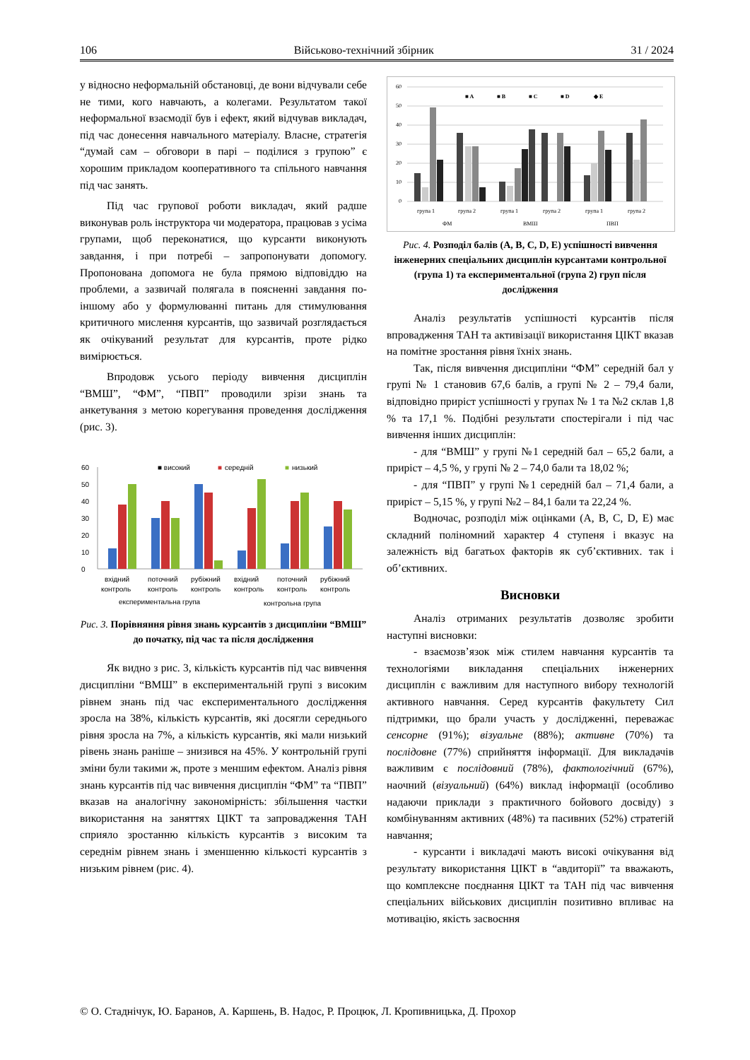106 Військово-технічний збірник 31 / 2024
у відносно неформальній обстановці, де вони відчували себе не тими, кого навчають, а колегами. Результатом такої неформальної взаємодії був і ефект, який відчував викладач, під час донесення навчального матеріалу. Власне, стратегія “думай сам – обговори в парі – поділися з групою” є хорошим прикладом кооперативного та спільного навчання під час занять.
Під час групової роботи викладач, який радше виконував роль інструктора чи модератора, працював з усіма групами, щоб переконатися, що курсанти виконують завдання, і при потребі – запропонувати допомогу. Пропонована допомога не була прямою відповіддю на проблеми, а зазвичай полягала в поясненні завдання по-іншому або у формулюванні питань для стимулювання критичного мислення курсантів, що зазвичай розглядається як очікуваний результат для курсантів, проте рідко вимірюється.
Впродовж усього періоду вивчення дисциплін “ВМШ”, “ФМ”, “ПВП” проводили зрізи знань та анкетування з метою корегування проведення дослідження (рис. 3).
■ високий
■
середній
■
низький
60
50
40
30
20
10
0
вхідний
поточний
рубіжний
вхідний
поточний
рубіжний
контроль
контроль
контроль
контроль
контроль
контроль
експериментальна група
контрольна група
Рис. 3. Порівняння рівня знань курсантів з дисципліни “ВМШ” до початку, під час та після дослідження
Як видно з рис. 3, кількість курсантів під час вивчення дисципліни “ВМШ” в експериментальній групі з високим рівнем знань під час експериментального дослідження зросла на 38%, кількість курсантів, які досягли середнього рівня зросла на 7%, а кількість курсантів, які мали низький рівень знань раніше – знизився на 45%. У контрольній групі зміни були такими ж, проте з меншим ефектом. Аналіз рівня знань курсантів під час вивчення дисциплін “ФМ” та “ПВП” вказав на аналогічну закономірність: збільшення частки використання на заняттях ЦІКТ та запровадження ТАН сприяло зростанню кількість курсантів з високим та середнім рівнем знань і зменшенню кількості курсантів з низьким рівнем (рис. 4).
■ A
■ B
■ C
■ D
◆ E
60
50
40
30
20
10
0
група 1
група 2
група 1
група 2
група 1
група 2
ФМ
ВМШ
ПВП
Рис. 4. Розподіл балів (A, B, C, D, E) успішності вивчення інженерних спеціальних дисциплін курсантами контрольної (група 1) та експериментальної (група 2) груп після дослідження
Аналіз результатів успішності курсантів після впровадження ТАН та активізації використання ЦІКТ вказав на помітне зростання рівня їхніх знань.
Так, після вивчення дисципліни “ФМ” середній бал у групі № 1 становив 67,6 балів, а групі № 2 – 79,4 бали, відповідно приріст успішності у групах № 1 та №2 склав 1,8 % та 17,1 %. Подібні результати спостерігали і під час вивчення інших дисциплін:
- для “ВМШ” у групі №1 середній бал – 65,2 бали, а приріст – 4,5 %, у групі № 2 – 74,0 бали та 18,02 %;
- для “ПВП” у групі №1 середній бал – 71,4 бали, а приріст – 5,15 %, у групі №2 – 84,1 бали та 22,24 %.
Водночас, розподіл між оцінками (A, B, C, D, E) має складний поліномний характер 4 ступеня і вказує на залежність від багатьох факторів як суб’єктивних. так і об’єктивних.
Висновки
Аналіз отриманих результатів дозволяє зробити наступні висновки:
- взаємозв’язок між стилем навчання курсантів та технологіями викладання спеціальних інженерних дисциплін є важливим для наступного вибору технологій активного навчання. Серед курсантів факультету Сил підтримки, що брали участь у дослідженні, переважає сенсорне (91%); візуальне (88%); активне (70%) та послідовне (77%) сприйняття інформації. Для викладачів важливим є послідовний (78%), фактологічний (67%), наочний (візуальний) (64%) виклад інформації (особливо надаючи приклади з практичного бойового досвіду) з комбінуванням активних (48%) та пасивних (52%) стратегій навчання;
- курсанти і викладачі мають високі очікування від результату використання ЦІКТ в “авдиторії” та вважають, що комплексне поєднання ЦІКТ та ТАН під час вивчення спеціальних військових дисциплін позитивно впливає на мотивацію, якість засвоєння
© О. Стаднічук, Ю. Баранов, А. Каршень, В. Надос, Р. Процюк, Л. Кропивницька, Д. Прохор